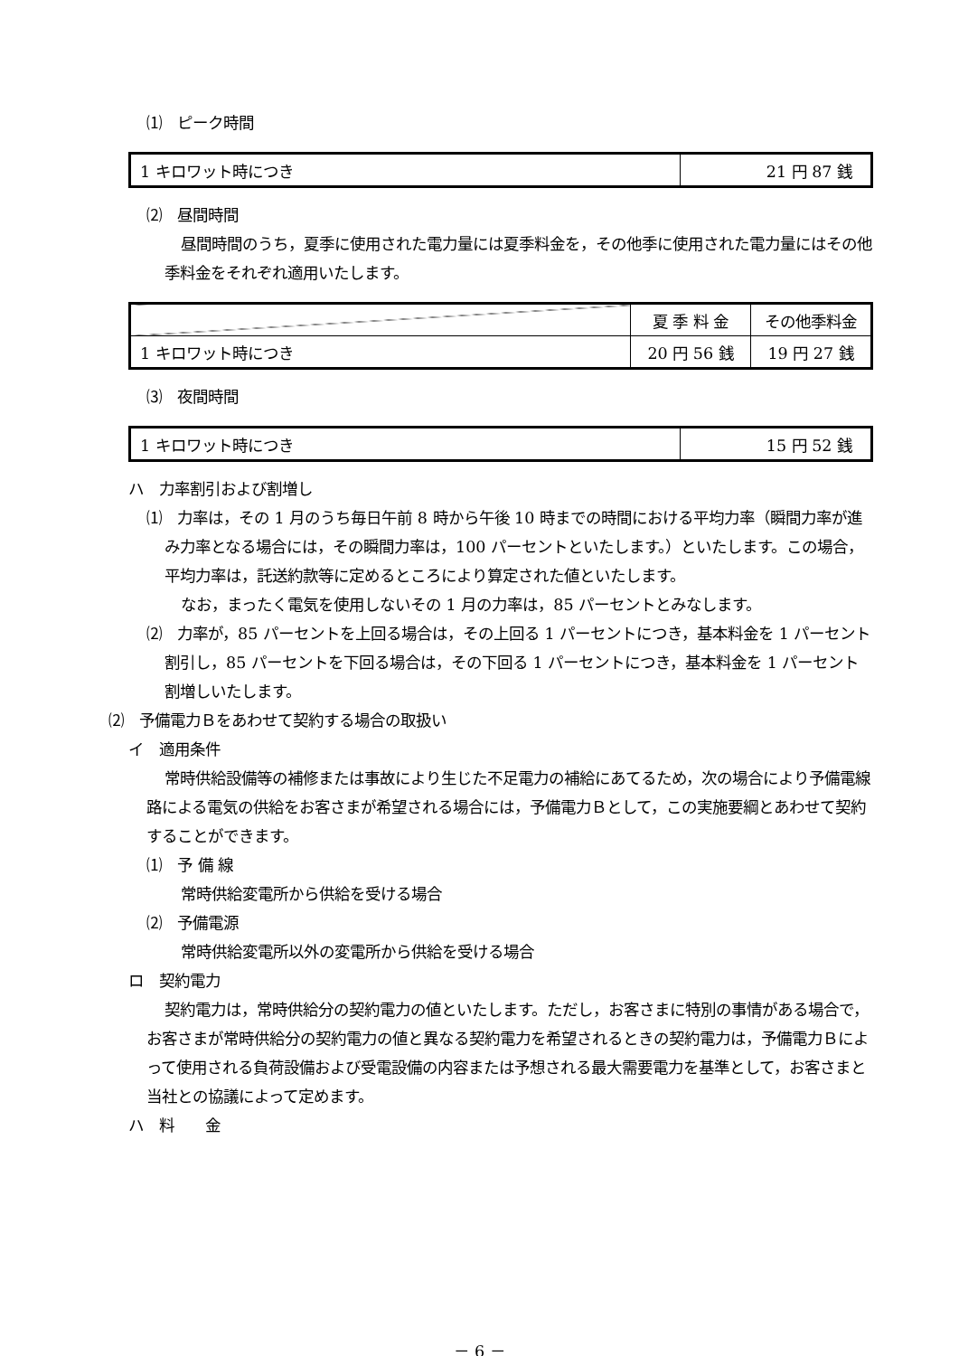⑴　ピーク時間
| 1 キロワット時につき | 21 円 87 銭 |
⑵　昼間時間
昼間時間のうち，夏季に使用された電力量には夏季料金を，その他季に使用された電力量にはその他季料金をそれぞれ適用いたします。
| | 夏 季 料 金 | その他季料金 |
| 1 キロワット時につき | 20 円 56 銭 | 19 円 27 銭 |
⑶　夜間時間
| 1 キロワット時につき | 15 円 52 銭 |
ハ　力率割引および割増し
⑴　力率は，その 1 月のうち毎日午前 8 時から午後 10 時までの時間における平均力率（瞬間力率が進み力率となる場合には，その瞬間力率は，100 パーセントといたします。）といたします。この場合，平均力率は，託送約款等に定めるところにより算定された値といたします。
なお，まったく電気を使用しないその 1 月の力率は，85 パーセントとみなします。
⑵　力率が，85 パーセントを上回る場合は，その上回る 1 パーセントにつき，基本料金を 1 パーセント割引し，85 パーセントを下回る場合は，その下回る 1 パーセントにつき，基本料金を 1 パーセント割増しいたします。
⑵　予備電力Ｂをあわせて契約する場合の取扱い
イ　適用条件
常時供給設備等の補修または事故により生じた不足電力の補給にあてるため，次の場合により予備電線路による電気の供給をお客さまが希望される場合には，予備電力Ｂとして，この実施要綱とあわせて契約することができます。
⑴　予 備 線
常時供給変電所から供給を受ける場合
⑵　予備電源
常時供給変電所以外の変電所から供給を受ける場合
ロ　契約電力
契約電力は，常時供給分の契約電力の値といたします。ただし，お客さまに特別の事情がある場合で，お客さまが常時供給分の契約電力の値と異なる契約電力を希望されるときの契約電力は，予備電力Ｂによって使用される負荷設備および受電設備の内容または予想される最大需要電力を基準として，お客さまと当社との協議によって定めます。
ハ　料　　金
－ 6 －